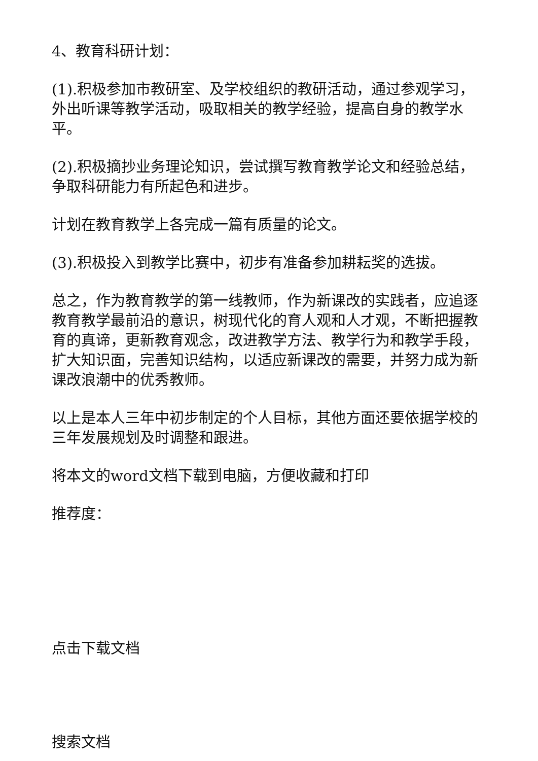4、教育科研计划：
(1).积极参加市教研室、及学校组织的教研活动，通过参观学习，外出听课等教学活动，吸取相关的教学经验，提高自身的教学水平。
(2).积极摘抄业务理论知识，尝试撰写教育教学论文和经验总结，争取科研能力有所起色和进步。
计划在教育教学上各完成一篇有质量的论文。
(3).积极投入到教学比赛中，初步有准备参加耕耘奖的选拔。
总之，作为教育教学的第一线教师，作为新课改的实践者，应追逐教育教学最前沿的意识，树现代化的育人观和人才观，不断把握教育的真谛，更新教育观念，改进教学方法、教学行为和教学手段，扩大知识面，完善知识结构，以适应新课改的需要，并努力成为新课改浪潮中的优秀教师。
以上是本人三年中初步制定的个人目标，其他方面还要依据学校的三年发展规划及时调整和跟进。
将本文的word文档下载到电脑，方便收藏和打印
推荐度：
点击下载文档
搜索文档